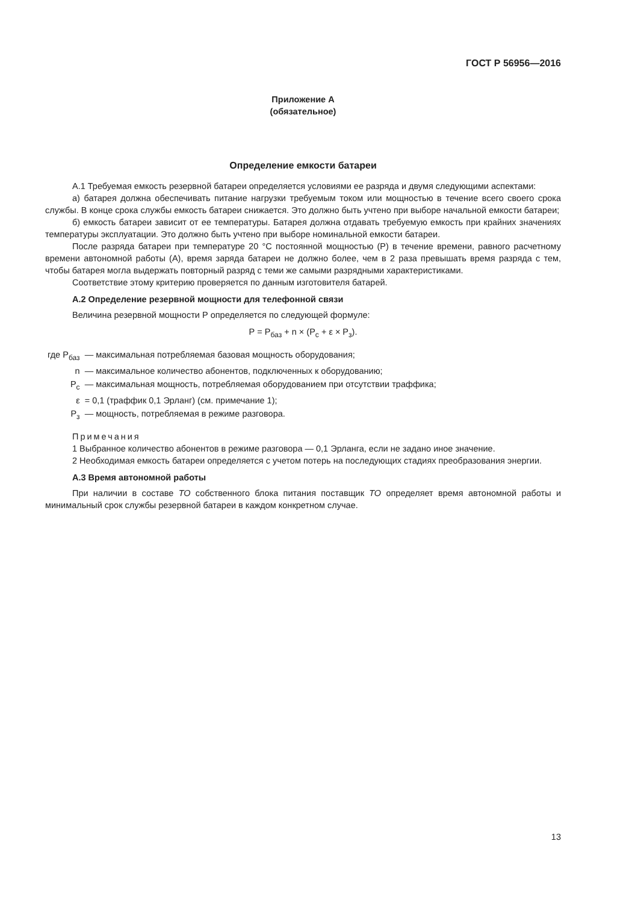ГОСТ Р 56956—2016
Приложение А
(обязательное)
Определение емкости батареи
А.1 Требуемая емкость резервной батареи определяется условиями ее разряда и двумя следующими аспектами:
а) батарея должна обеспечивать питание нагрузки требуемым током или мощностью в течение всего своего срока службы. В конце срока службы емкость батареи снижается. Это должно быть учтено при выборе начальной емкости батареи;
б) емкость батареи зависит от ее температуры. Батарея должна отдавать требуемую емкость при крайних значениях температуры эксплуатации. Это должно быть учтено при выборе номинальной емкости батареи.
После разряда батареи при температуре 20 °С постоянной мощностью (Р) в течение времени, равного расчетному времени автономной работы (А), время заряда батареи не должно более, чем в 2 раза превышать время разряда с тем, чтобы батарея могла выдержать повторный разряд с теми же самыми разрядными характеристиками.
Соответствие этому критерию проверяется по данным изготовителя батарей.
А.2 Определение резервной мощности для телефонной связи
Величина резервной мощности Р определяется по следующей формуле:
Р = Р<sub>баз</sub> + n × (Р<sub>с</sub> + ε × Р<sub>з</sub>).
| где Р<sub>баз</sub> | — максимальная потребляемая базовая мощность оборудования; |
| n | — максимальное количество абонентов, подключенных к оборудованию; |
| Р<sub>с</sub> | — максимальная мощность, потребляемая оборудованием при отсутствии траффика; |
| ε | = 0,1 (траффик 0,1 Эрланг) (см. примечание 1); |
| Р<sub>з</sub> | — мощность, потребляемая в режиме разговора. |
Примечания
1 Выбранное количество абонентов в режиме разговора — 0,1 Эрланга, если не задано иное значение.
2 Необходимая емкость батареи определяется с учетом потерь на последующих стадиях преобразования энергии.
А.3 Время автономной работы
При наличии в составе ТО собственного блока питания поставщик ТО определяет время автономной работы и минимальный срок службы резервной батареи в каждом конкретном случае.
13